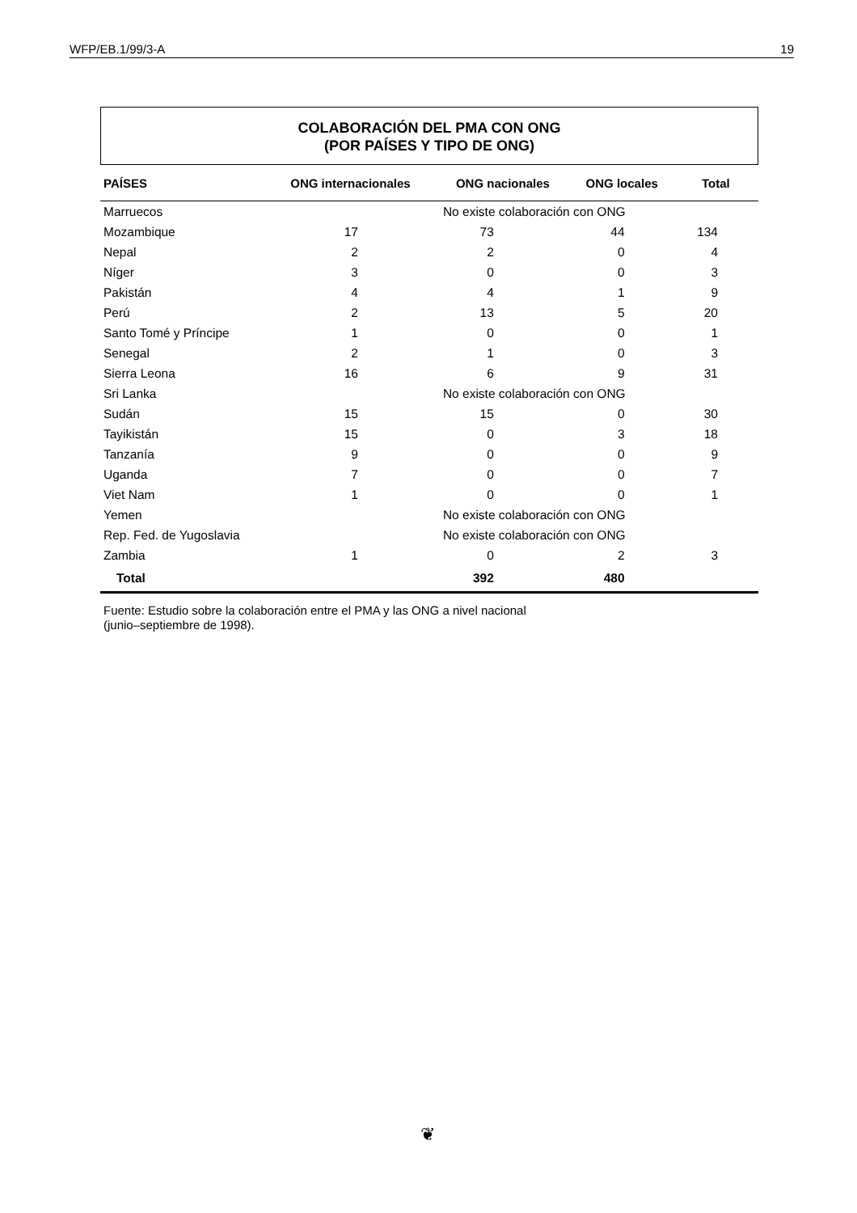WFP/EB.1/99/3-A 19
COLABORACIÓN DEL PMA CON ONG
(POR PAÍSES Y TIPO DE ONG)
| PAÍSES | ONG internacionales | ONG nacionales | ONG locales | Total |
| --- | --- | --- | --- | --- |
| Marruecos | | No existe colaboración con ONG | | |
| Mozambique | 17 | 73 | 44 | 134 |
| Nepal | 2 | 2 | 0 | 4 |
| Níger | 3 | 0 | 0 | 3 |
| Pakistán | 4 | 4 | 1 | 9 |
| Perú | 2 | 13 | 5 | 20 |
| Santo Tomé y Príncipe | 1 | 0 | 0 | 1 |
| Senegal | 2 | 1 | 0 | 3 |
| Sierra Leona | 16 | 6 | 9 | 31 |
| Sri Lanka | | No existe colaboración con ONG | | |
| Sudán | 15 | 15 | 0 | 30 |
| Tayikistán | 15 | 0 | 3 | 18 |
| Tanzanía | 9 | 0 | 0 | 9 |
| Uganda | 7 | 0 | 0 | 7 |
| Viet Nam | 1 | 0 | 0 | 1 |
| Yemen | | No existe colaboración con ONG | | |
| Rep. Fed. de Yugoslavia | | No existe colaboración con ONG | | |
| Zambia | 1 | 0 | 2 | 3 |
| Total | | 392 | 480 | |
Fuente: Estudio sobre la colaboración entre el PMA y las ONG a nivel nacional
(junio–septiembre de 1998).
❦